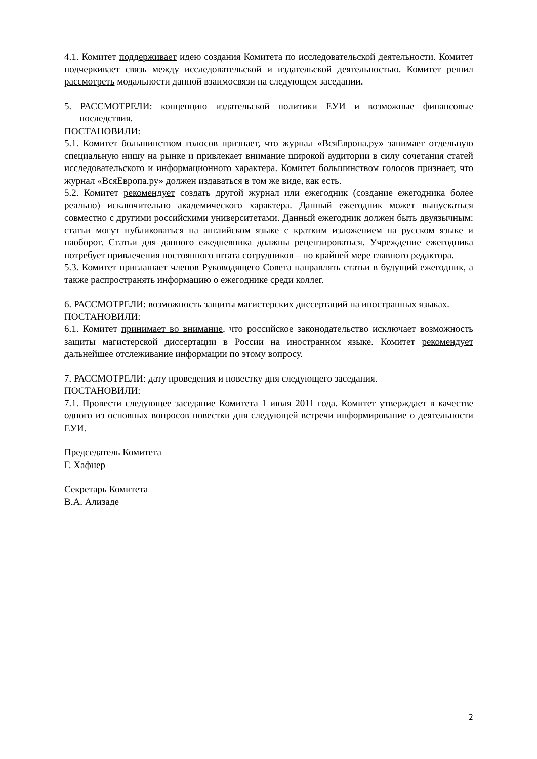4.1. Комитет поддерживает идею создания Комитета по исследовательской деятельности. Комитет подчеркивает связь между исследовательской и издательской деятельностью. Комитет решил рассмотреть модальности данной взаимосвязи на следующем заседании.
5. РАССМОТРЕЛИ: концепцию издательской политики ЕУИ и возможные финансовые последствия.
ПОСТАНОВИЛИ:
5.1. Комитет большинством голосов признает, что журнал «ВсяЕвропа.ру» занимает отдельную специальную нишу на рынке и привлекает внимание широкой аудитории в силу сочетания статей исследовательского и информационного характера. Комитет большинством голосов признает, что журнал «ВсяЕвропа.ру» должен издаваться в том же виде, как есть.
5.2. Комитет рекомендует создать другой журнал или ежегодник (создание ежегодника более реально) исключительно академического характера. Данный ежегодник может выпускаться совместно с другими российскими университетами. Данный ежегодник должен быть двуязычным: статьи могут публиковаться на английском языке с кратким изложением на русском языке и наоборот. Статьи для данного ежедневника должны рецензироваться. Учреждение ежегодника потребует привлечения постоянного штата сотрудников – по крайней мере главного редактора.
5.3. Комитет приглашает членов Руководящего Совета направлять статьи в будущий ежегодник, а также распространять информацию о ежегоднике среди коллег.
6. РАССМОТРЕЛИ: возможность защиты магистерских диссертаций на иностранных языках.
ПОСТАНОВИЛИ:
6.1. Комитет принимает во внимание, что российское законодательство исключает возможность защиты магистерской диссертации в России на иностранном языке. Комитет рекомендует дальнейшее отслеживание информации по этому вопросу.
7. РАССМОТРЕЛИ: дату проведения и повестку дня следующего заседания.
ПОСТАНОВИЛИ:
7.1. Провести следующее заседание Комитета 1 июля 2011 года. Комитет утверждает в качестве одного из основных вопросов повестки дня следующей встречи информирование о деятельности ЕУИ.
Председатель Комитета
Г. Хафнер
Секретарь Комитета
В.А. Ализаде
2